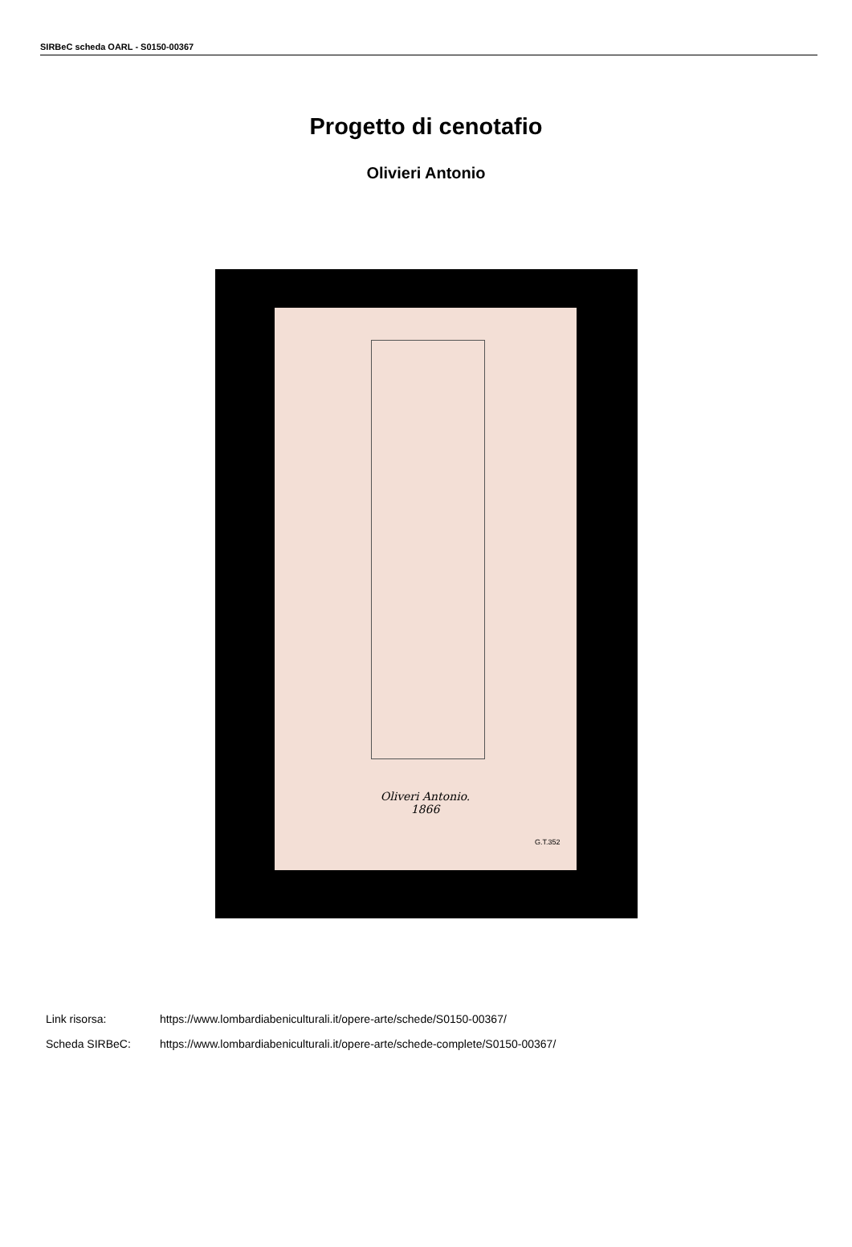SIRBeC scheda OARL - S0150-00367
Progetto di cenotafio
Olivieri Antonio
Oliveri Antonio.
1866
G.T.352
Link risorsa: https://www.lombardiabeniculturali.it/opere-arte/schede/S0150-00367/
Scheda SIRBeC: https://www.lombardiabeniculturali.it/opere-arte/schede-complete/S0150-00367/